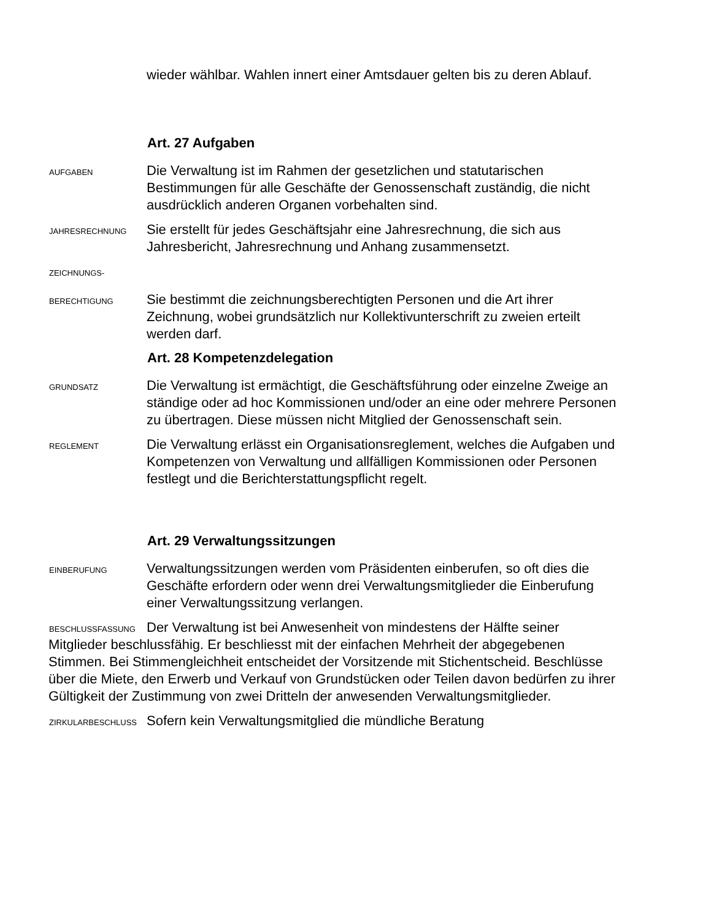wieder wählbar. Wahlen innert einer Amtsdauer gelten bis zu deren Ablauf.
Art. 27 Aufgaben
AUFGABEN
Die Verwaltung ist im Rahmen der gesetzlichen und statutarischen Bestimmungen für alle Geschäfte der Genossenschaft zuständig, die nicht ausdrücklich anderen Organen vorbehalten sind.
JAHRESRECHNUNG
Sie erstellt für jedes Geschäftsjahr eine Jahresrechnung, die sich aus Jahresbericht, Jahresrechnung und Anhang zusammensetzt.
ZEICHNUNGS-
BERECHTIGUNG
Sie bestimmt die zeichnungsberechtigten Personen und die Art ihrer Zeichnung, wobei grundsätzlich nur Kollektivunterschrift zu zweien erteilt werden darf.
Art. 28 Kompetenzdelegation
GRUNDSATZ
Die Verwaltung ist ermächtigt, die Geschäftsführung oder einzelne Zweige an ständige oder ad hoc Kommissionen und/oder an eine oder mehrere Personen zu übertragen. Diese müssen nicht Mitglied der Genossenschaft sein.
REGLEMENT
Die Verwaltung erlässt ein Organisationsreglement, welches die Aufgaben und Kompetenzen von Verwaltung und allfälligen Kommissionen oder Personen festlegt und die Berichterstattungspflicht regelt.
Art. 29 Verwaltungssitzungen
EINBERUFUNG
Verwaltungssitzungen werden vom Präsidenten einberufen, so oft dies die Geschäfte erfordern oder wenn drei Verwaltungsmitglieder die Einberufung einer Verwaltungssitzung verlangen.
BESCHLUSSFASSUNG
Der Verwaltung ist bei Anwesenheit von mindestens der Hälfte seiner Mitglieder beschlussfähig. Er beschliesst mit der einfachen Mehrheit der abgegebenen Stimmen. Bei Stimmengleichheit entscheidet der Vorsitzende mit Stichentscheid. Beschlüsse über die Miete, den Erwerb und Verkauf von Grundstücken oder Teilen davon bedürfen zu ihrer Gültigkeit der Zustimmung von zwei Dritteln der anwesenden Verwaltungsmitglieder.
ZIRKULARBESCHLUSS
Sofern kein Verwaltungsmitglied die mündliche Beratung